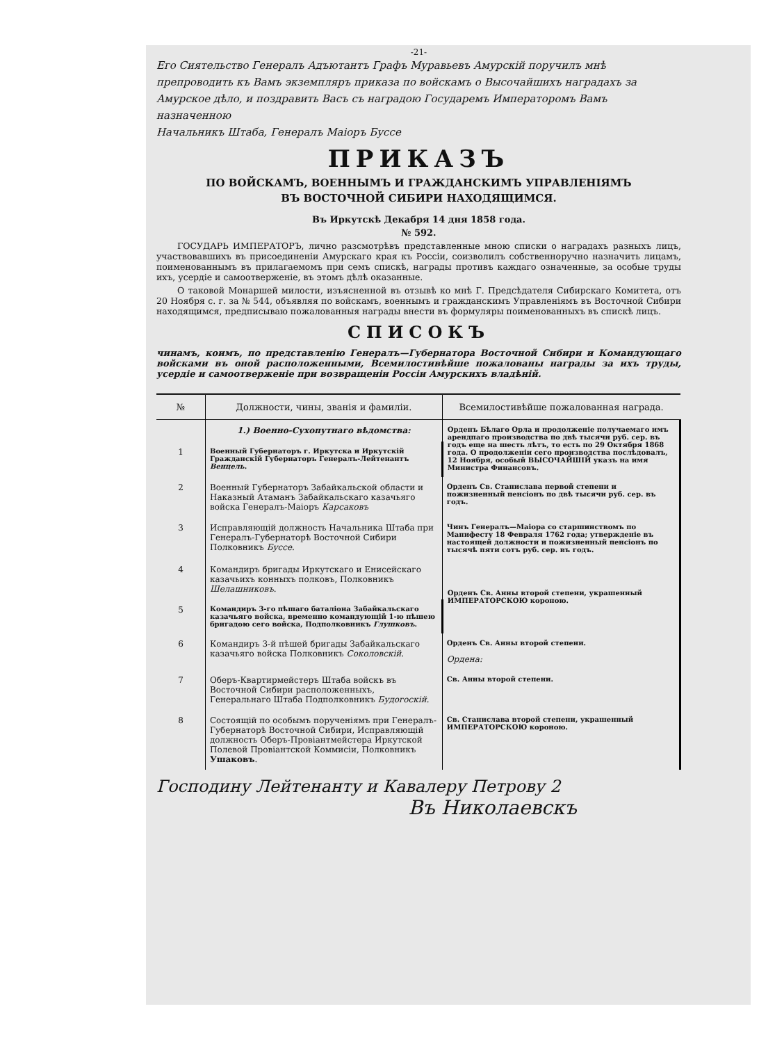-21-
Его Сиятельство Генералъ Адъютантъ Графъ Муравьевъ Амурскій поручилъ мнѣ препроводить къ Вамъ экземпляръ приказа по войскамъ о Высочайшихъ наградахъ за Амурское дѣло, и поздравить Васъ съ наградою Государемъ Императоромъ Вамъ назначенною
Начальникъ Штаба, Генералъ Маіоръ Буссе
ПРИКАЗЪ
ПО ВОЙСКАМЪ, ВОЕННЫМЪ И ГРАЖДАНСКИМЪ УПРАВЛЕНІЯМЪ
ВЪ ВОСТОЧНОЙ СИБИРИ НАХОДЯЩИМСЯ.
Въ Иркутскѣ Декабря 14 дня 1858 года.
№ 592.
ГОСУДАРЬ ИМПЕРАТОРЪ, лично разсмотрѣвъ представленные мною списки о наградахъ разныхъ лицъ, участвовавшихъ въ присоединеніи Амурскаго края къ Россіи, соизволилъ собственноручно назначить лицамъ, поименованнымъ въ прилагаемомъ при семъ спискѣ, награды противъ каждаго означенные, за особые труды ихъ, усердіе и самоотверженіе, въ этомъ дѣлѣ оказанные.
О таковой Монаршей милости, изъясненной въ отзывѣ ко мнѣ Г. Предсѣдателя Сибирскаго Комитета, отъ 20 Ноября с. г. за № 544, объявляя по войскамъ, военнымъ и гражданскимъ Управленіямъ въ Восточной Сибири находящимся, предписываю пожалованныя награды внести въ формуляры поименованныхъ въ спискѣ лицъ.
СПИСОКЪ
чинамъ, коимъ, по представленію Генералъ—Губернатора Восточной Сибири и Командующаго войсками въ оной расположенными, Всемилостивѣйше пожалованы награды за ихъ труды, усердіе и самоотверженіе при возвращеніи Россіи Амурскихъ владѣній.
| № | Должности, чины, званія и фамиліи. | Всемилостивѣйше пожалованная награда. |
| --- | --- | --- |
| | 1.) Военно-Сухопутнаго вѣдомства: | Орденъ Бѣлаго Орла и продолженіе получаемаго имъ арендпаго производства по двѣ тысячи руб. сер. въ годъ еще на шесть лѣтъ, то есть по 29 Октября 1868 года. О продолженіи сего производства послѣдовалъ, 12 Ноября, особый ВЫСОЧАЙШІЙ указъ на имя Министра Финансовъ. |
| 1 | Военный Губернаторъ г. Иркутска и Иркутскій Гражданскій Губернаторъ Генералъ-Лейтенантъ Венцель . | |
| 2 | Военный Губернаторъ Забайкальской области и Наказный Атаманъ Забайкальскаго казачьяго войска Генералъ-Маіоръ Карсаковъ | Орденъ Св. Станислава первой степени и пожизненный пенсіонъ по двѣ тысячи руб. сер. въ годъ. |
| 3 | Исправляющій должность Начальника Штаба при Генералъ-Губернаторѣ Восточной Сибири Полковникъ Буссе . | Чинъ Генералъ—Маіора со старшинствомъ по Манифесту 18 Февраля 1762 года; утвержденіе въ настоящей должности и пожизненный пенсіонъ по тысячѣ пяти сотъ руб. сер. въ годъ. |
| 4 | Командиръ бригады Иркутскаго и Енисейскаго казачьихъ конныхъ полковъ, Полковникъ Шелашниковъ . | Орденъ Св. Анны второй степени, украшенный ИМПЕРАТОРСКОЮ короною. |
| 5 | Командиръ 3-го пѣшаго баталіона Забайкальскаго казачьяго войска, временно командующій 1-ю пѣшею бригадою сего войска, Подполковникъ Глушковъ . | |
| 6 | Командиръ 3-й пѣшей бригады Забайкальскаго казачьяго войска Полковникъ Соколовскій . | Орденъ Св. Анны второй степени. Ордена: |
| 7 | Оберъ-Квартирмейстеръ Штаба войскъ въ Восточной Сибири расположенныхъ, Генеральнаго Штаба Подполковникъ Будогоскій . | Св. Анны второй степени. |
| 8 | Состоящій по особымъ порученіямъ при Генералъ-Губернаторѣ Восточной Сибири, Исправляющій должность Оберъ-Провіантмейстера Иркутской Полевой Провіантской Коммисіи, Полковникъ Ушаковъ . | Св. Станислава второй степени, украшенный ИМПЕРАТОРСКОЮ короною. |
Господину Лейтенанту и Кавалеру Петрову 2
Въ Николаевскъ